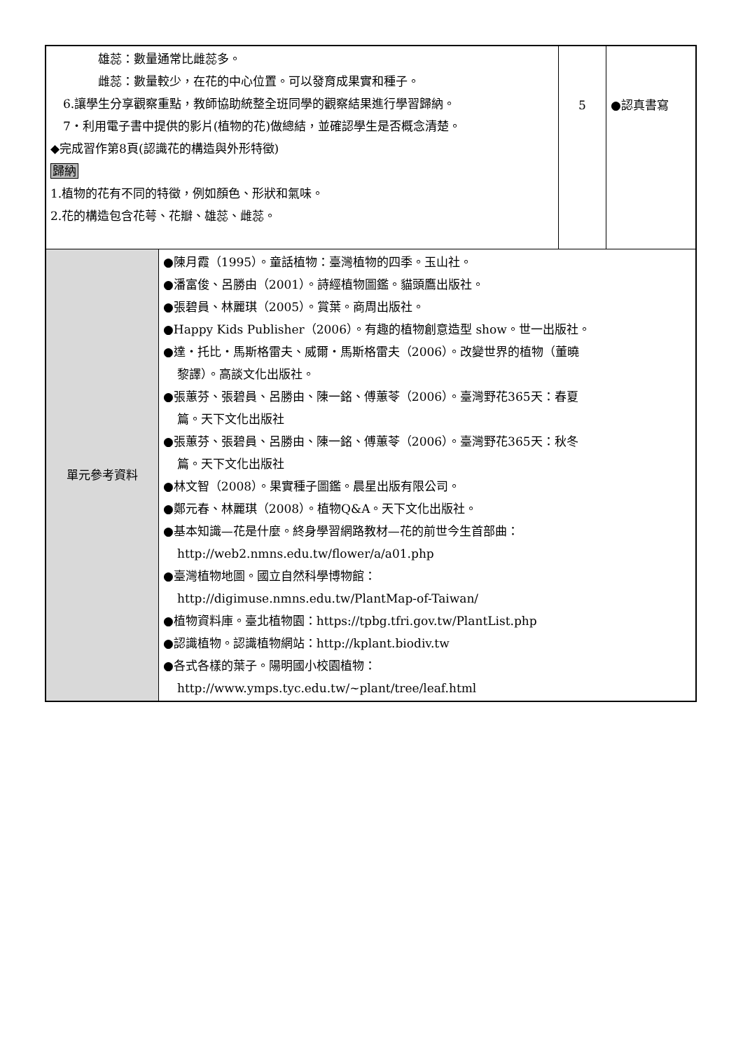| 雄蕊：數量通常比雌蕊多。 雌蕊：數量較少，在花的中心位置。可以發育成果實和種子。 6.讓學生分享觀察重點，教師協助統整全班同學的觀察結果進行學習歸納。 7‧利用電子書中提供的影片(植物的花)做總結，並確認學生是否概念清楚。 ◆完成習作第8頁(認識花的構造與外形特徵) 歸納 1.植物的花有不同的特徵，例如顏色、形狀和氣味。 2.花的構造包含花萼、花瓣、雄蕊、雌蕊。 | | 5 | ●認真書寫 |
| 單元參考資料 | ●陳月霞（1995）。童話植物：臺灣植物的四季。玉山社。 ●潘富俊、呂勝由（2001）。詩經植物圖鑑。貓頭鷹出版社。 ●張碧員、林麗琪（2005）。賞葉。商周出版社。 ●Happy Kids Publisher（2006）。有趣的植物創意造型 show。世一出版社。 ●達・托比・馬斯格雷夫、威爾・馬斯格雷夫（2006）。改變世界的植物（董曉 黎譯）。高談文化出版社。 ●張蕙芬、張碧員、呂勝由、陳一銘、傅蕙苓（2006）。臺灣野花365天：春夏 篇。天下文化出版社 ●張蕙芬、張碧員、呂勝由、陳一銘、傅蕙苓（2006）。臺灣野花365天：秋冬 篇。天下文化出版社 ●林文智（2008）。果實種子圖鑑。晨星出版有限公司。 ●鄭元春、林麗琪（2008）。植物Q&A。天下文化出版社。 ●基本知識—花是什麼。終身學習網路教材—花的前世今生首部曲： http://web2.nmns.edu.tw/flower/a/a01.php ●臺灣植物地圖。國立自然科學博物館： http://digimuse.nmns.edu.tw/PlantMap-of-Taiwan/ ●植物資料庫。臺北植物園：https://tpbg.tfri.gov.tw/PlantList.php ●認識植物。認識植物網站：http://kplant.biodiv.tw ●各式各樣的葉子。陽明國小校園植物： http://www.ymps.tyc.edu.tw/~plant/tree/leaf.html | | |